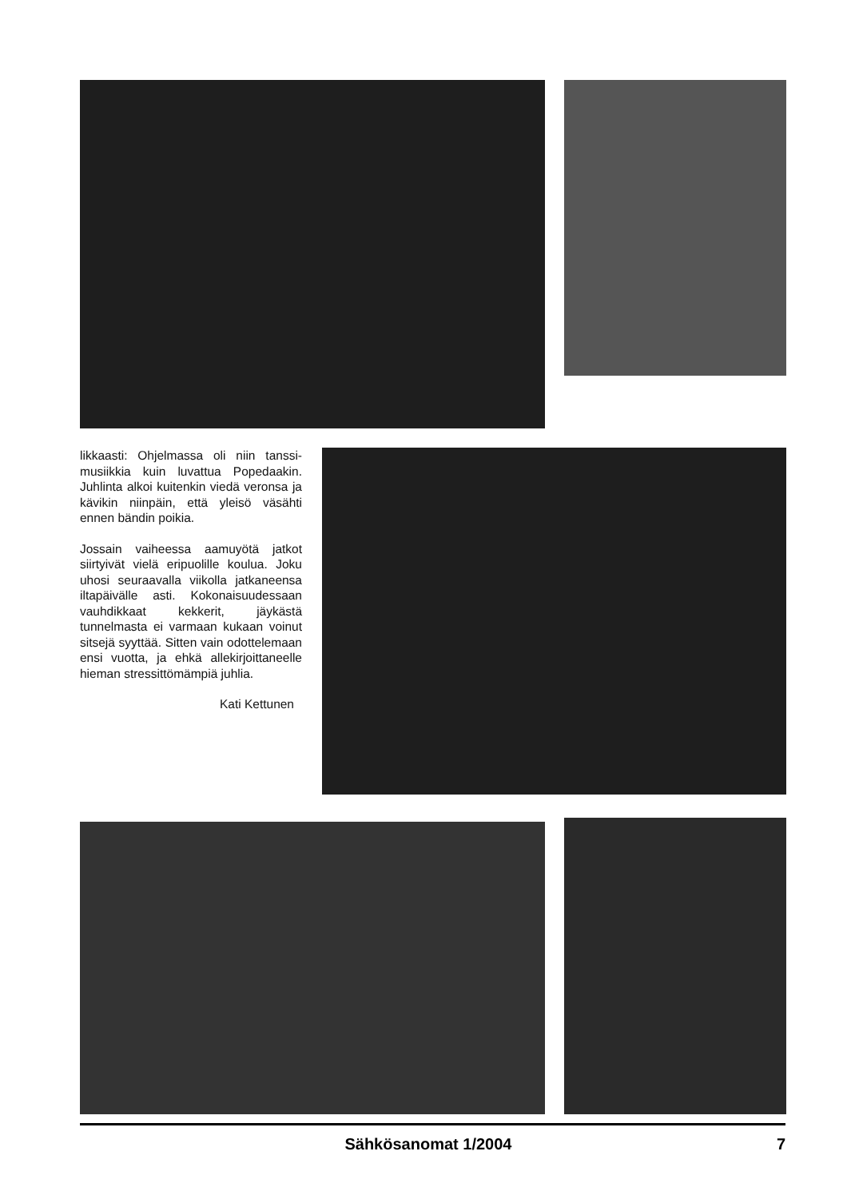likkaasti: Ohjelmassa oli niin tanssi-musiikkia kuin luvattua Popedaakin. Juhlinta alkoi kuitenkin viedä veronsa ja kävikin niinpäin, että yleisö väsähti ennen bändin poikia.
Jossain vaiheessa aamuyötä jatkot siirtyivät vielä eripuolille koulua. Joku uhosi seuraavalla viikolla jatkaneensa iltapäivälle asti. Kokonaisuudessaan vauhdikkaat kekkerit, jäykästä tunnelmasta ei varmaan kukaan voinut sitsejä syyttää. Sitten vain odottelemaan ensi vuotta, ja ehkä allekirjoittaneelle hieman stressittömämpiä juhlia.
Kati Kettunen
Sähkösanomat 1/2004 7